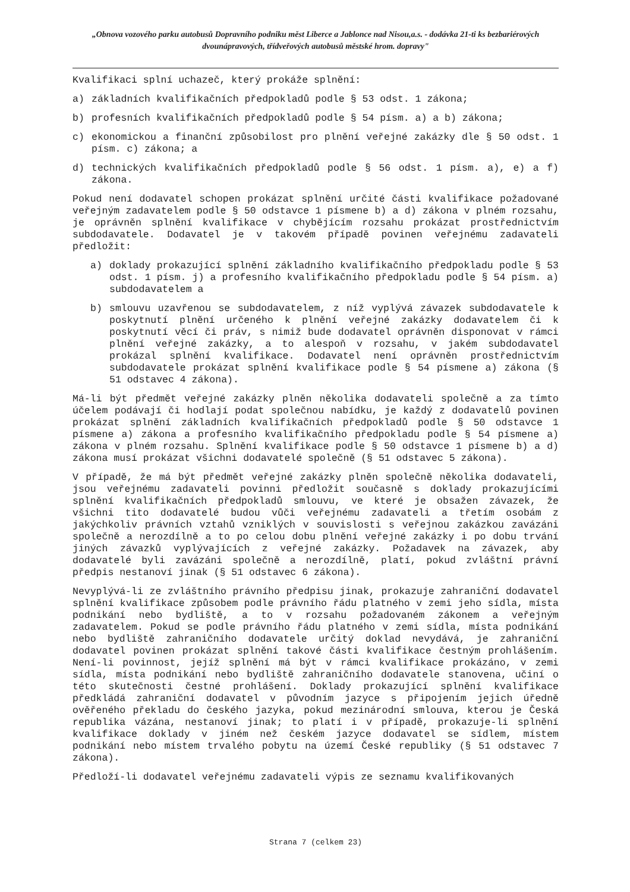„Obnova vozového parku autobusů Dopravního podniku měst Liberce a Jablonce nad Nisou,a.s. - dodávka 21-ti ks bezbariérových dvounápravových, třídveřových autobusů městské hrom. dopravy"
Kvalifikaci splní uchazeč, který prokáže splnění:
a) základních kvalifikačních předpokladů podle § 53 odst. 1 zákona;
b) profesních kvalifikačních předpokladů podle § 54 písm. a) a b) zákona;
c) ekonomickou a finanční způsobilost pro plnění veřejné zakázky dle § 50 odst. 1 písm. c) zákona; a
d) technických kvalifikačních předpokladů podle § 56 odst. 1 písm. a), e) a f) zákona.
Pokud není dodavatel schopen prokázat splnění určité části kvalifikace požadované veřejným zadavatelem podle § 50 odstavce 1 písmene b) a d) zákona v plném rozsahu, je oprávněn splnění kvalifikace v chybějícím rozsahu prokázat prostřednictvím subdodavatele. Dodavatel je v takovém případě povinen veřejnému zadavateli předložit:
a) doklady prokazující splnění základního kvalifikačního předpokladu podle § 53 odst. 1 písm. j) a profesního kvalifikačního předpokladu podle § 54 písm. a) subdodavatelem a
b) smlouvu uzavřenou se subdodavatelem, z níž vyplývá závazek subdodavatele k poskytnutí plnění určeného k plnění veřejné zakázky dodavatelem či k poskytnutí věcí či práv, s nimiž bude dodavatel oprávněn disponovat v rámci plnění veřejné zakázky, a to alespoň v rozsahu, v jakém subdodavatel prokázal splnění kvalifikace. Dodavatel není oprávněn prostřednictvím subdodavatele prokázat splnění kvalifikace podle § 54 písmene a) zákona (§ 51 odstavec 4 zákona).
Má-li být předmět veřejné zakázky plněn několika dodavateli společně a za tímto účelem podávají či hodlají podat společnou nabídku, je každý z dodavatelů povinen prokázat splnění základních kvalifikačních předpokladů podle § 50 odstavce 1 písmene a) zákona a profesního kvalifikačního předpokladu podle § 54 písmene a) zákona v plném rozsahu. Splnění kvalifikace podle § 50 odstavce 1 písmene b) a d) zákona musí prokázat všichni dodavatelé společně (§ 51 odstavec 5 zákona).
V případě, že má být předmět veřejné zakázky plněn společně několika dodavateli, jsou veřejnému zadavateli povinni předložit současně s doklady prokazujícími splnění kvalifikačních předpokladů smlouvu, ve které je obsažen závazek, že všichni tito dodavatelé budou vůči veřejnému zadavateli a třetím osobám z jakýchkoliv právních vztahů vzniklých v souvislosti s veřejnou zakázkou zavázáni společně a nerozdílně a to po celou dobu plnění veřejné zakázky i po dobu trvání jiných závazků vyplývajících z veřejné zakázky. Požadavek na závazek, aby dodavatelé byli zavázáni společně a nerozdílně, platí, pokud zvláštní právní předpis nestanoví jinak (§ 51 odstavec 6 zákona).
Nevyplývá-li ze zvláštního právního předpisu jinak, prokazuje zahraniční dodavatel splnění kvalifikace způsobem podle právního řádu platného v zemi jeho sídla, místa podnikání nebo bydliště, a to v rozsahu požadovaném zákonem a veřejným zadavatelem. Pokud se podle právního řádu platného v zemi sídla, místa podnikání nebo bydliště zahraničního dodavatele určitý doklad nevydává, je zahraniční dodavatel povinen prokázat splnění takové části kvalifikace čestným prohlášením. Není-li povinnost, jejíž splnění má být v rámci kvalifikace prokázáno, v zemi sídla, místa podnikání nebo bydliště zahraničního dodavatele stanovena, učiní o této skutečnosti čestné prohlášení. Doklady prokazující splnění kvalifikace předkládá zahraniční dodavatel v původním jazyce s připojením jejich úředně ověřeného překladu do českého jazyka, pokud mezinárodní smlouva, kterou je Česká republika vázána, nestanoví jinak; to platí i v případě, prokazuje-li splnění kvalifikace doklady v jiném než českém jazyce dodavatel se sídlem, místem podnikání nebo místem trvalého pobytu na území České republiky (§ 51 odstavec 7 zákona).
Předloží-li dodavatel veřejnému zadavateli výpis ze seznamu kvalifikovaných
Strana 7 (celkem 23)